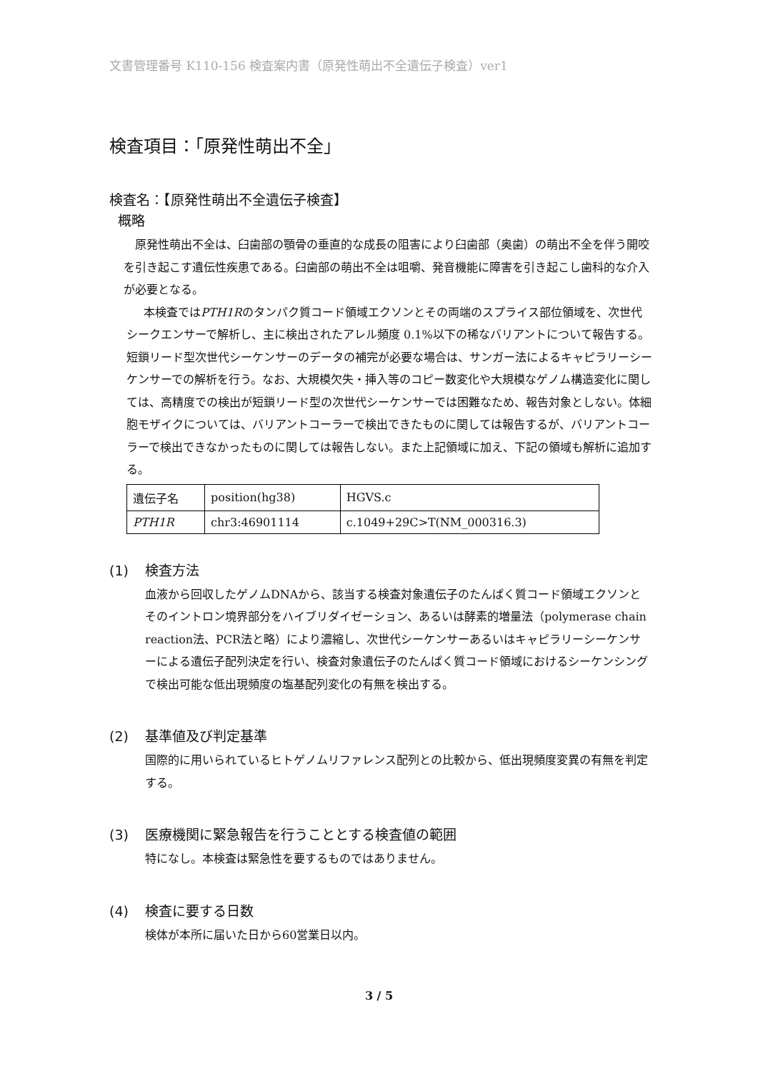文書管理番号 K110-156 検査案内書（原発性萌出不全遺伝子検査）ver1
検査項目：「原発性萌出不全」
検査名：【原発性萌出不全遺伝子検査】
概略
原発性萌出不全は、臼歯部の顎骨の垂直的な成長の阻害により臼歯部（奥歯）の萌出不全を伴う開咬を引き起こす遺伝性疾患である。臼歯部の萌出不全は咀嚼、発音機能に障害を引き起こし歯科的な介入が必要となる。
本検査ではPTH1Rのタンパク質コード領域エクソンとその両端のスプライス部位領域を、次世代シークエンサーで解析し、主に検出されたアレル頻度 0.1%以下の稀なバリアントについて報告する。短鎖リード型次世代シーケンサーのデータの補完が必要な場合は、サンガー法によるキャピラリーシーケンサーでの解析を行う。なお、大規模欠失・挿入等のコピー数変化や大規模なゲノム構造変化に関しては、高精度での検出が短鎖リード型の次世代シーケンサーでは困難なため、報告対象としない。体細胞モザイクについては、バリアントコーラーで検出できたものに関しては報告するが、バリアントコーラーで検出できなかったものに関しては報告しない。また上記領域に加え、下記の領域も解析に追加する。
| 遺伝子名 | position(hg38) | HGVS.c |
| PTH1R | chr3:46901114 | c.1049+29C>T(NM_000316.3) |
(1) 検査方法
血液から回収したゲノムDNAから、該当する検査対象遺伝子のたんぱく質コード領域エクソンとそのイントロン境界部分をハイブリダイゼーション、あるいは酵素的増量法（polymerase chain reaction法、PCR法と略）により濃縮し、次世代シーケンサーあるいはキャピラリーシーケンサーによる遺伝子配列決定を行い、検査対象遺伝子のたんぱく質コード領域におけるシーケンシングで検出可能な低出現頻度の塩基配列変化の有無を検出する。
(2) 基準値及び判定基準
国際的に用いられているヒトゲノムリファレンス配列との比較から、低出現頻度変異の有無を判定する。
(3) 医療機関に緊急報告を行うこととする検査値の範囲
特になし。本検査は緊急性を要するものではありません。
(4) 検査に要する日数
検体が本所に届いた日から60営業日以内。
3 / 5